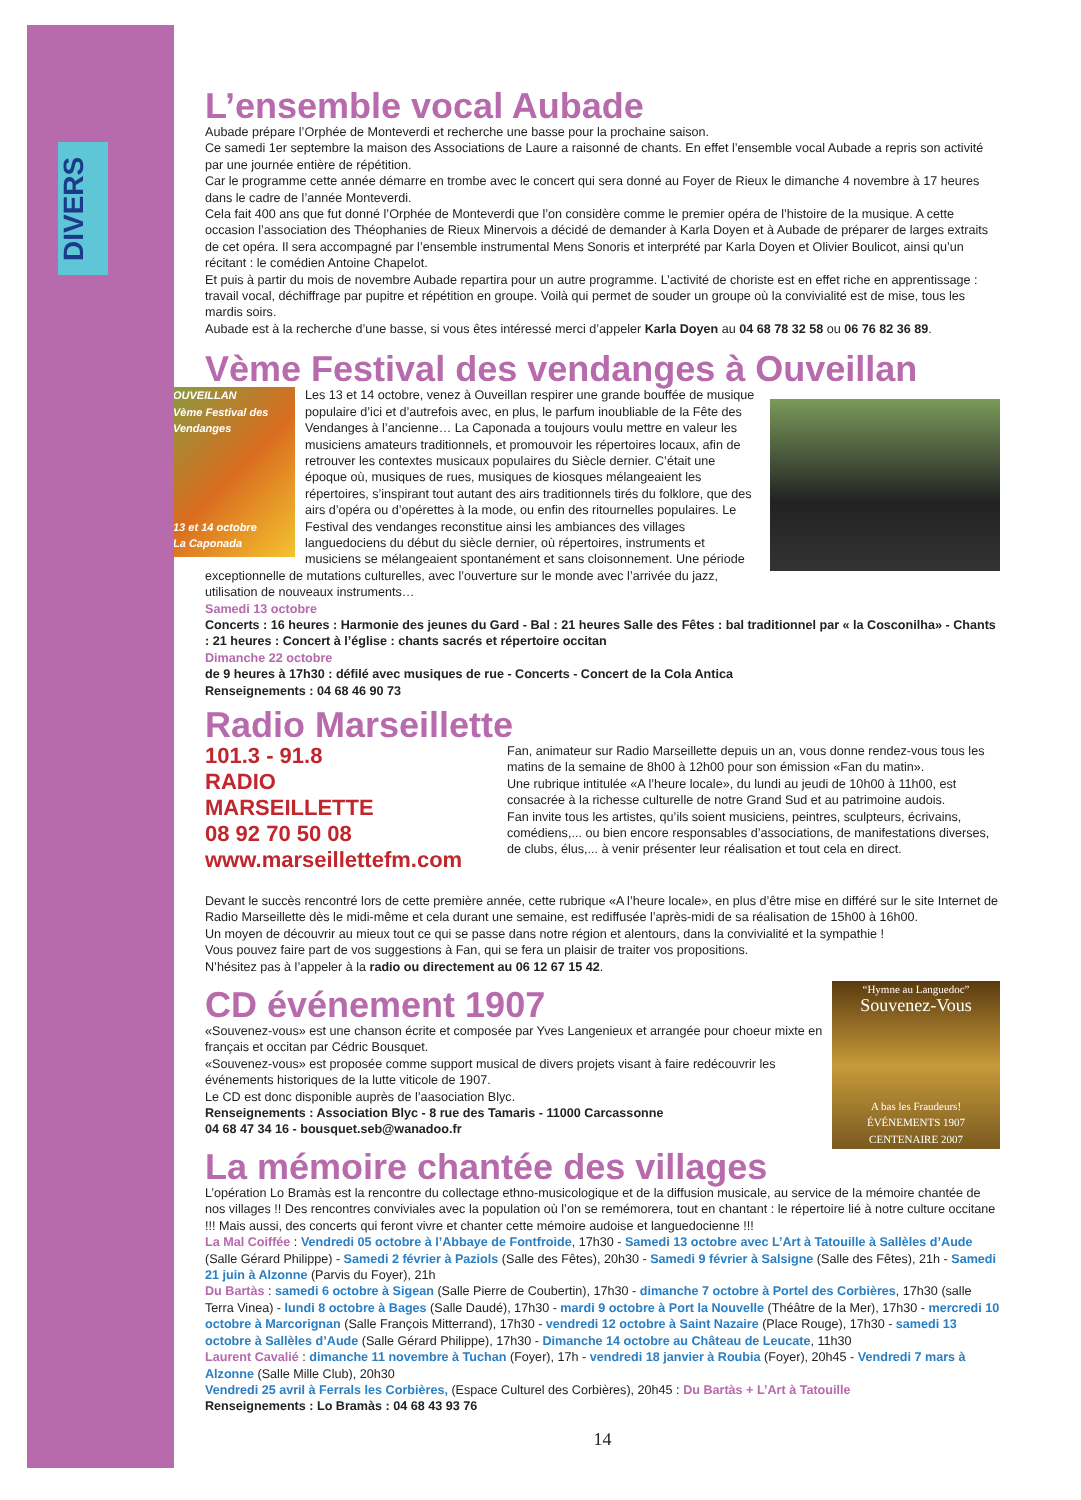DIVERS
L’ensemble vocal Aubade
Aubade prépare l’Orphée de Monteverdi et recherche une basse pour la prochaine saison.
Ce samedi 1er septembre la maison des Associations de Laure a raisonné de chants. En effet l’ensemble vocal Aubade a repris son activité par une journée entière de répétition.
Car le programme cette année démarre en trombe avec le concert qui sera donné au Foyer de Rieux le dimanche 4 novembre à 17 heures dans le cadre de l’année Monteverdi.
Cela fait 400 ans que fut donné l’Orphée de Monteverdi que l’on considère comme le premier opéra de l’histoire de la musique. A cette occasion l’association des Théophanies de Rieux Minervois a décidé de demander à Karla Doyen et à Aubade de préparer de larges extraits de cet opéra. Il sera accompagné par l’ensemble instrumental Mens Sonoris et interprété par Karla Doyen et Olivier Boulicot, ainsi qu’un récitant : le comédien Antoine Chapelot.
Et puis à partir du mois de novembre Aubade repartira pour un autre programme. L’activité de choriste est en effet riche en apprentissage : travail vocal, déchiffrage par pupitre et répétition en groupe. Voilà qui permet de souder un groupe où la convivialité est de mise, tous les mardis soirs.
Aubade est à la recherche d’une basse, si vous êtes intéressé merci d’appeler Karla Doyen au 04 68 78 32 58 ou 06 76 82 36 89.
Vème Festival des vendanges à Ouveillan
OUVEILLAN
Vème Festival des Vendanges
13 et 14 octobre
La Caponada
Les 13 et 14 octobre, venez à Ouveillan respirer une grande bouffée de musique populaire d’ici et d’autrefois avec, en plus, le parfum inoubliable de la Fête des Vendanges à l’ancienne… La Caponada a toujours voulu mettre en valeur les musiciens amateurs traditionnels, et promouvoir les répertoires locaux, afin de retrouver les contextes musicaux populaires du Siècle dernier. C’était une époque où, musiques de rues, musiques de kiosques mélangeaient les répertoires, s’inspirant tout autant des airs traditionnels tirés du folklore, que des airs d’opéra ou d’opérettes à la mode, ou enfin des ritournelles populaires. Le Festival des vendanges reconstitue ainsi les ambiances des villages languedociens du début du siècle dernier, où répertoires, instruments et musiciens se mélangeaient spontanément et sans cloisonnement. Une période exceptionnelle de mutations culturelles, avec l’ouverture sur le monde avec l’arrivée du jazz, utilisation de nouveaux instruments…
Samedi 13 octobre
Concerts : 16 heures : Harmonie des jeunes du Gard - Bal : 21 heures Salle des Fêtes : bal traditionnel par « la Cosconilha» - Chants : 21 heures : Concert à l’église : chants sacrés et répertoire occitan
Dimanche 22 octobre
de 9 heures à 17h30 : défilé avec musiques de rue - Concerts - Concert de la Cola Antica
Renseignements : 04 68 46 90 73
Radio Marseillette
101.3 - 91.8
RADIO
MARSEILLETTE
08 92 70 50 08
www.marseillettefm.com
Fan, animateur sur Radio Marseillette depuis un an, vous donne rendez-vous tous les matins de la semaine de 8h00 à 12h00 pour son émission «Fan du matin».
Une rubrique intitulée «A l’heure locale», du lundi au jeudi de 10h00 à 11h00, est consacrée à la richesse culturelle de notre Grand Sud et au patrimoine audois.
Fan invite tous les artistes, qu’ils soient musiciens, peintres, sculpteurs, écrivains, comédiens,... ou bien encore responsables d’associations, de manifestations diverses, de clubs, élus,... à venir présenter leur réalisation et tout cela en direct.
Devant le succès rencontré lors de cette première année, cette rubrique «A l’heure locale», en plus d’être mise en différé sur le site Internet de Radio Marseillette dès le midi-même et cela durant une semaine, est rediffusée l’après-midi de sa réalisation de 15h00 à 16h00.
Un moyen de découvrir au mieux tout ce qui se passe dans notre région et alentours, dans la convivialité et la sympathie !
Vous pouvez faire part de vos suggestions à Fan, qui se fera un plaisir de traiter vos propositions.
N’hésitez pas à l’appeler à la radio ou directement au 06 12 67 15 42.
“Hymne au Languedoc”
Souvenez-Vous
A bas les Fraudeurs!
ÉVÉNEMENTS 1907 CENTENAIRE 2007
CD événement 1907
«Souvenez-vous» est une chanson écrite et composée par Yves Langenieux et arrangée pour choeur mixte en français et occitan par Cédric Bousquet.
«Souvenez-vous» est proposée comme support musical de divers projets visant à faire redécouvrir les événements historiques de la lutte viticole de 1907.
Le CD est donc disponible auprès de l’aasociation Blyc.
Renseignements : Association Blyc - 8 rue des Tamaris - 11000 Carcassonne
04 68 47 34 16 - bousquet.seb@wanadoo.fr
La mémoire chantée des villages
L’opération Lo Bramàs est la rencontre du collectage ethno-musicologique et de la diffusion musicale, au service de la mémoire chantée de nos villages !! Des rencontres conviviales avec la population où l’on se remémorera, tout en chantant : le répertoire lié à notre culture occitane !!! Mais aussi, des concerts qui feront vivre et chanter cette mémoire audoise et languedocienne !!!
La Mal Coiffée : Vendredi 05 octobre à l’Abbaye de Fontfroide, 17h30 - Samedi 13 octobre avec L’Art à Tatouille à Sallèles d’Aude (Salle Gérard Philippe) - Samedi 2 février à Paziols (Salle des Fêtes), 20h30 - Samedi 9 février à Salsigne (Salle des Fêtes), 21h - Samedi 21 juin à Alzonne (Parvis du Foyer), 21h
Du Bartàs : samedi 6 octobre à Sigean (Salle Pierre de Coubertin), 17h30 - dimanche 7 octobre à Portel des Corbières, 17h30 (salle Terra Vinea) - lundi 8 octobre à Bages (Salle Daudé), 17h30 - mardi 9 octobre à Port la Nouvelle (Théâtre de la Mer), 17h30 - mercredi 10 octobre à Marcorignan (Salle François Mitterrand), 17h30 - vendredi 12 octobre à Saint Nazaire (Place Rouge), 17h30 - samedi 13 octobre à Sallèles d’Aude (Salle Gérard Philippe), 17h30 - Dimanche 14 octobre au Château de Leucate, 11h30
Laurent Cavalié : dimanche 11 novembre à Tuchan (Foyer), 17h - vendredi 18 janvier à Roubia (Foyer), 20h45 - Vendredi 7 mars à Alzonne (Salle Mille Club), 20h30
Vendredi 25 avril à Ferrals les Corbières, (Espace Culturel des Corbières), 20h45 : Du Bartàs + L’Art à Tatouille
Renseignements : Lo Bramàs : 04 68 43 93 76
14